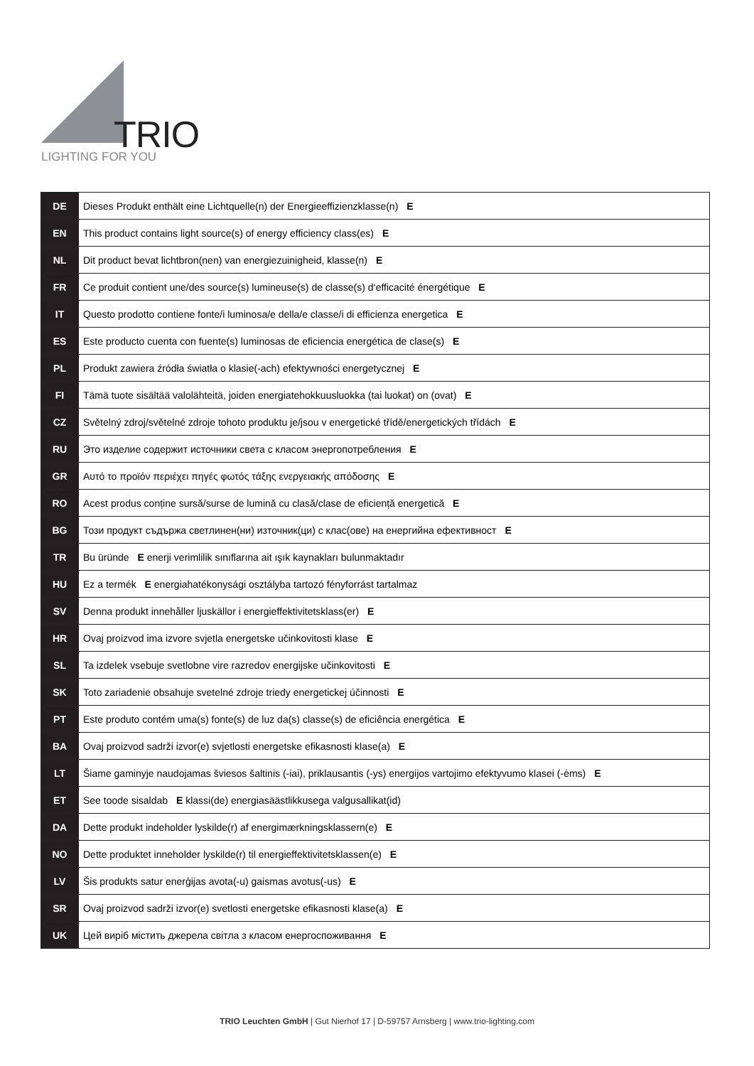TRIO
LIGHTING FOR YOU
| DE | Dieses Produkt enthält eine Lichtquelle(n) der Energieeffizienzklasse(n) E |
| EN | This product contains light source(s) of energy efficiency class(es) E |
| NL | Dit product bevat lichtbron(nen) van energiezuinigheid, klasse(n) E |
| FR | Ce produit contient une/des source(s) lumineuse(s) de classe(s) d‘efficacité énergétique E |
| IT | Questo prodotto contiene fonte/i luminosa/e della/e classe/i di efficienza energetica E |
| ES | Este producto cuenta con fuente(s) luminosas de eficiencia energética de clase(s) E |
| PL | Produkt zawiera źródła światła o klasie(-ach) efektywności energetycznej E |
| FI | Tämä tuote sisältää valolähteitä, joiden energiatehokkuusluokka (tai luokat) on (ovat) E |
| CZ | Světelný zdroj/světelné zdroje tohoto produktu je/jsou v energetické třídě/energetických třídách E |
| RU | Это изделие содержит источники света с класом энергопотребления E |
| GR | Αυτό το προϊόν περιέχει πηγές φωτός τάξης ενεργειακής απόδοσης E |
| RO | Acest produs conține sursă/surse de lumină cu clasă/clase de eficiență energetică E |
| BG | Този продукт съдържа светлинен(ни) източник(ци) с клас(ове) на енергийна ефективност E |
| TR | Bu üründe E enerji verimlilik sınıflarına ait ışık kaynakları bulunmaktadır |
| HU | Ez a termék E energiahatékonysági osztályba tartozó fényforrást tartalmaz |
| SV | Denna produkt innehåller ljuskällor i energieffektivitetsklass(er) E |
| HR | Ovaj proizvod ima izvore svjetla energetske učinkovitosti klase E |
| SL | Ta izdelek vsebuje svetlobne vire razredov energijske učinkovitosti E |
| SK | Toto zariadenie obsahuje svetelné zdroje triedy energetickej účinnosti E |
| PT | Este produto contém uma(s) fonte(s) de luz da(s) classe(s) de eficiência energética E |
| BA | Ovaj proizvod sadrži izvor(e) svjetlosti energetske efikasnosti klase(a) E |
| LT | Šiame gaminyje naudojamas šviesos šaltinis (-iai), priklausantis (-ys) energijos vartojimo efektyvumo klasei (-ėms) E |
| ET | See toode sisaldab E klassi(de) energiasäästlikkusega valgusallikat(id) |
| DA | Dette produkt indeholder lyskilde(r) af energimærkningsklassern(e) E |
| NO | Dette produktet inneholder lyskilde(r) til energieffektivitetsklassen(e) E |
| LV | Šis produkts satur enerģijas avota(-u) gaismas avotus(-us) E |
| SR | Ovaj proizvod sadrži izvor(e) svetlosti energetske efikasnosti klase(a) E |
| UK | Цей виріб містить джерела світла з класом енергоспоживання E |
TRIO Leuchten GmbH | Gut Nierhof 17 | D-59757 Arnsberg | www.trio-lighting.com